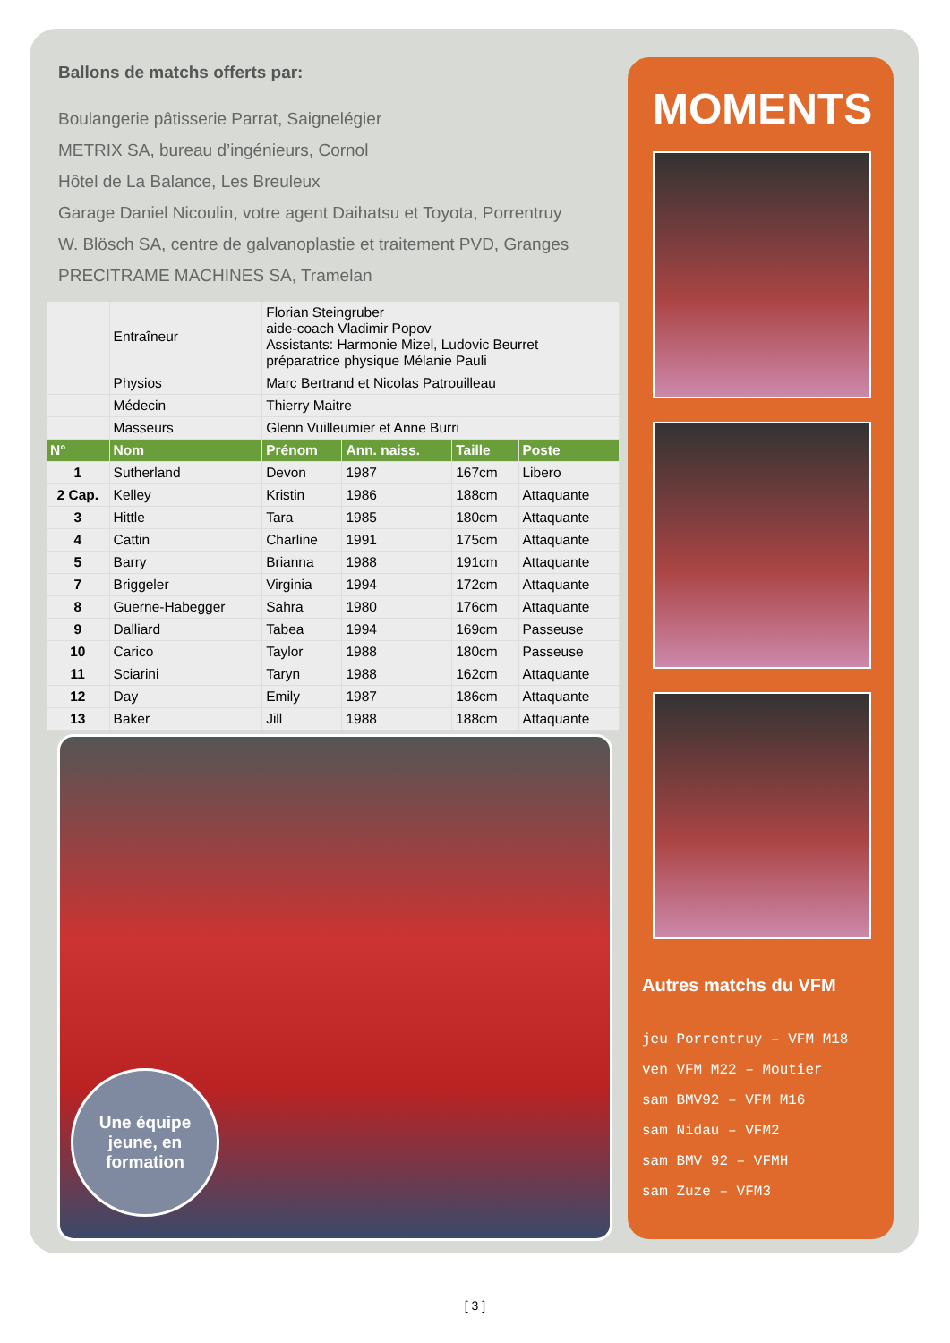Ballons de matchs offerts par:
Boulangerie pâtisserie Parrat, Saignelégier
METRIX SA, bureau d’ingénieurs, Cornol
Hôtel de La Balance, Les Breuleux
Garage Daniel Nicoulin, votre agent Daihatsu et Toyota, Porrentruy
W. Blösch SA, centre de galvanoplastie et traitement PVD, Granges
PRECITRAME MACHINES SA, Tramelan
| | Entraîneur | Florian Steingruber aide-coach Vladimir Popov Assistants: Harmonie Mizel, Ludovic Beurret préparatrice physique Mélanie Pauli | | | |
| | Physios | Marc Bertrand et Nicolas Patrouilleau | | | |
| | Médecin | Thierry Maitre | | | |
| | Masseurs | Glenn Vuilleumier et Anne Burri | | | |
| N° | Nom | Prénom | Ann. naiss. | Taille | Poste |
| 1 | Sutherland | Devon | 1987 | 167cm | Libero |
| 2 Cap. | Kelley | Kristin | 1986 | 188cm | Attaquante |
| 3 | Hittle | Tara | 1985 | 180cm | Attaquante |
| 4 | Cattin | Charline | 1991 | 175cm | Attaquante |
| 5 | Barry | Brianna | 1988 | 191cm | Attaquante |
| 7 | Briggeler | Virginia | 1994 | 172cm | Attaquante |
| 8 | Guerne-Habegger | Sahra | 1980 | 176cm | Attaquante |
| 9 | Dalliard | Tabea | 1994 | 169cm | Passeuse |
| 10 | Carico | Taylor | 1988 | 180cm | Passeuse |
| 11 | Sciarini | Taryn | 1988 | 162cm | Attaquante |
| 12 | Day | Emily | 1987 | 186cm | Attaquante |
| 13 | Baker | Jill | 1988 | 188cm | Attaquante |
Une équipe
jeune, en
formation
MOMENTS
Autres matchs du VFM
jeu Porrentruy – VFM M18
ven VFM M22 – Moutier
sam BMV92 – VFM M16
sam Nidau – VFM2
sam BMV 92 – VFMH
sam Zuze – VFM3
[ 3 ]